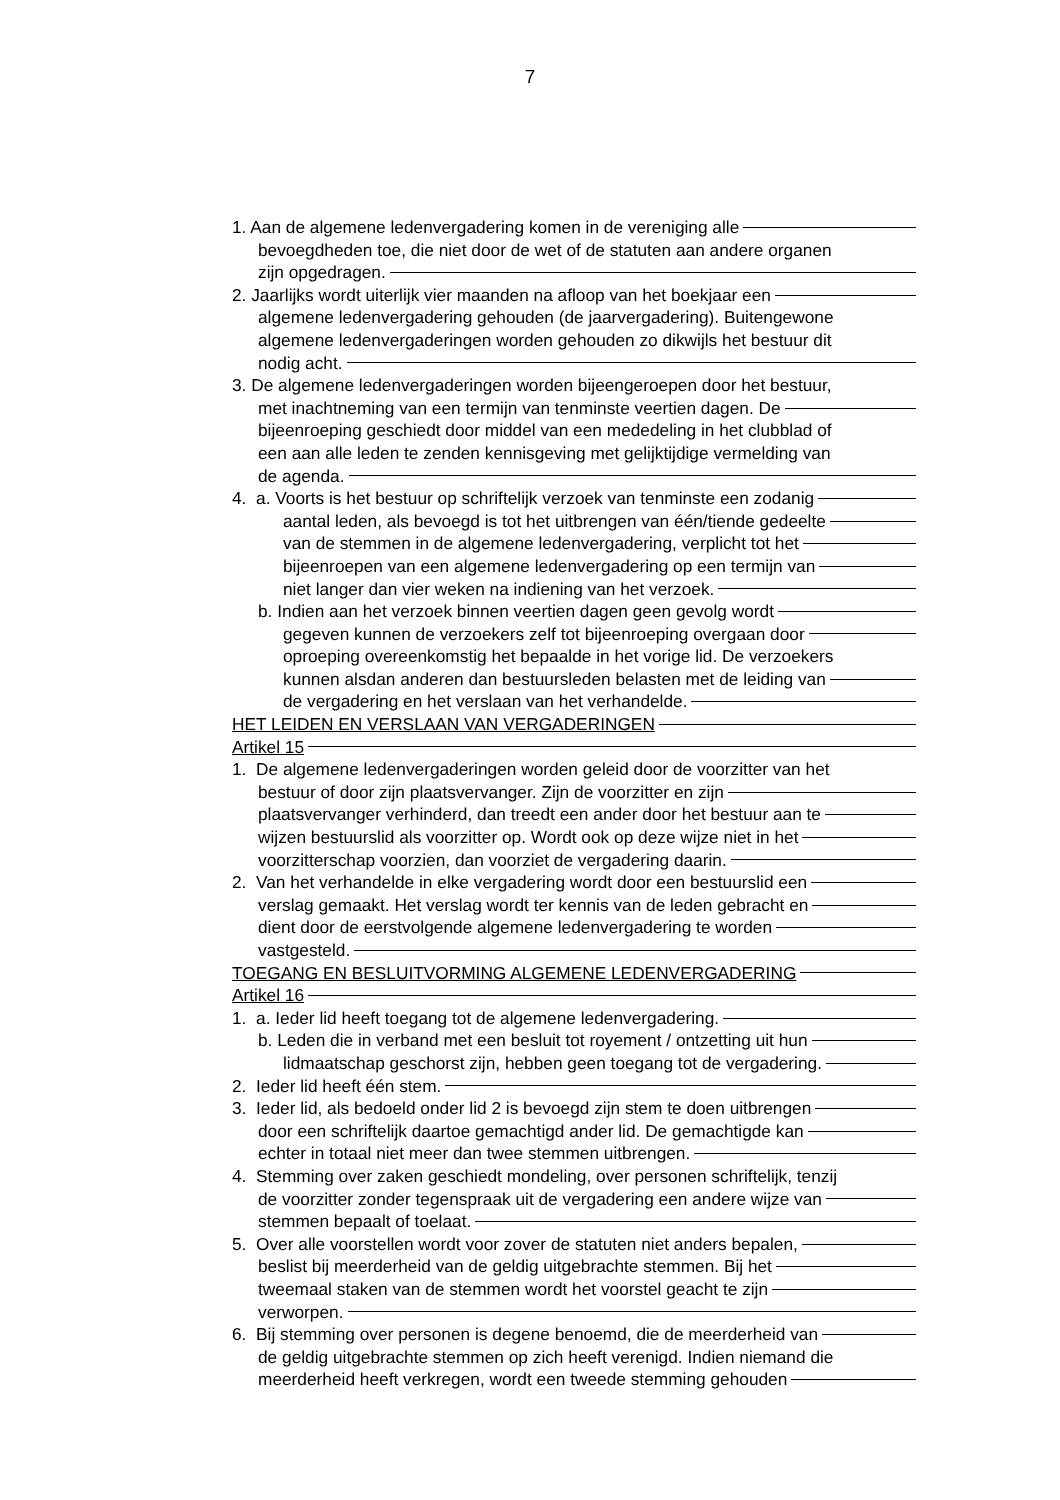7
1. Aan de algemene ledenvergadering komen in de vereniging alle
bevoegdheden toe, die niet door de wet of de statuten aan andere organen
zijn opgedragen.
2. Jaarlijks wordt uiterlijk vier maanden na afloop van het boekjaar een
algemene ledenvergadering gehouden (de jaarvergadering). Buitengewone
algemene ledenvergaderingen worden gehouden zo dikwijls het bestuur dit
nodig acht.
3. De algemene ledenvergaderingen worden bijeengeroepen door het bestuur,
met inachtneming van een termijn van tenminste veertien dagen. De
bijeenroeping geschiedt door middel van een mededeling in het clubblad of
een aan alle leden te zenden kennisgeving met gelijktijdige vermelding van
de agenda.
4. a. Voorts is het bestuur op schriftelijk verzoek van tenminste een zodanig
aantal leden, als bevoegd is tot het uitbrengen van één/tiende gedeelte
van de stemmen in de algemene ledenvergadering, verplicht tot het
bijeenroepen van een algemene ledenvergadering op een termijn van
niet langer dan vier weken na indiening van het verzoek.
b. Indien aan het verzoek binnen veertien dagen geen gevolg wordt
gegeven kunnen de verzoekers zelf tot bijeenroeping overgaan door
oproeping overeenkomstig het bepaalde in het vorige lid. De verzoekers
kunnen alsdan anderen dan bestuursleden belasten met de leiding van
de vergadering en het verslaan van het verhandelde.
HET LEIDEN EN VERSLAAN VAN VERGADERINGEN
Artikel 15
1. De algemene ledenvergaderingen worden geleid door de voorzitter van het
bestuur of door zijn plaatsvervanger. Zijn de voorzitter en zijn
plaatsvervanger verhinderd, dan treedt een ander door het bestuur aan te
wijzen bestuurslid als voorzitter op. Wordt ook op deze wijze niet in het
voorzitterschap voorzien, dan voorziet de vergadering daarin.
2. Van het verhandelde in elke vergadering wordt door een bestuurslid een
verslag gemaakt. Het verslag wordt ter kennis van de leden gebracht en
dient door de eerstvolgende algemene ledenvergadering te worden
vastgesteld.
TOEGANG EN BESLUITVORMING ALGEMENE LEDENVERGADERING
Artikel 16
1. a. Ieder lid heeft toegang tot de algemene ledenvergadering.
b. Leden die in verband met een besluit tot royement / ontzetting uit hun
lidmaatschap geschorst zijn, hebben geen toegang tot de vergadering.
2. Ieder lid heeft één stem.
3. Ieder lid, als bedoeld onder lid 2 is bevoegd zijn stem te doen uitbrengen
door een schriftelijk daartoe gemachtigd ander lid. De gemachtigde kan
echter in totaal niet meer dan twee stemmen uitbrengen.
4. Stemming over zaken geschiedt mondeling, over personen schriftelijk, tenzij
de voorzitter zonder tegenspraak uit de vergadering een andere wijze van
stemmen bepaalt of toelaat.
5. Over alle voorstellen wordt voor zover de statuten niet anders bepalen,
beslist bij meerderheid van de geldig uitgebrachte stemmen. Bij het
tweemaal staken van de stemmen wordt het voorstel geacht te zijn
verworpen.
6. Bij stemming over personen is degene benoemd, die de meerderheid van
de geldig uitgebrachte stemmen op zich heeft verenigd. Indien niemand die
meerderheid heeft verkregen, wordt een tweede stemming gehouden